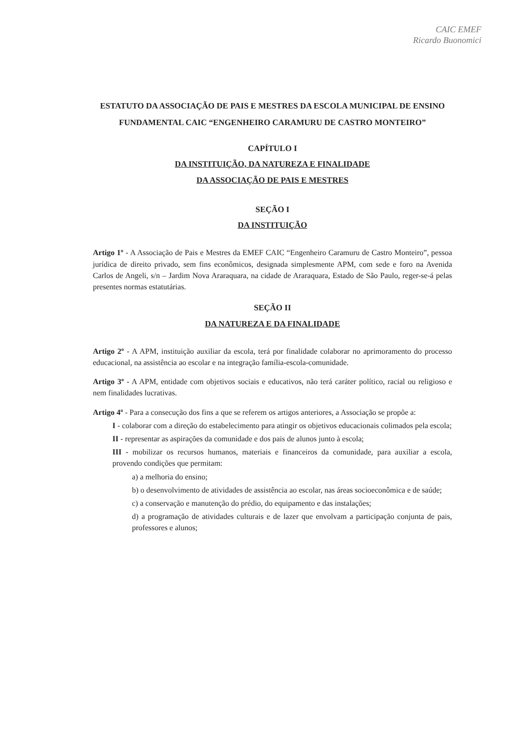CAIC EMEF
Ricardo Buonomici
ESTATUTO DA ASSOCIAÇÃO DE PAIS E MESTRES DA ESCOLA MUNICIPAL DE ENSINO FUNDAMENTAL CAIC “ENGENHEIRO CARAMURU DE CASTRO MONTEIRO”
CAPÍTULO I
DA INSTITUIÇÃO, DA NATUREZA E FINALIDADE
DA ASSOCIAÇÃO DE PAIS E MESTRES
SEÇÃO I
DA INSTITUIÇÃO
Artigo 1º - A Associação de Pais e Mestres da EMEF CAIC “Engenheiro Caramuru de Castro Monteiro”, pessoa jurídica de direito privado, sem fins econômicos, designada simplesmente APM, com sede e foro na Avenida Carlos de Angeli, s/n – Jardim Nova Araraquara, na cidade de Araraquara, Estado de São Paulo, reger-se-á pelas presentes normas estatutárias.
SEÇÃO II
DA NATUREZA E DA FINALIDADE
Artigo 2º - A APM, instituição auxiliar da escola, terá por finalidade colaborar no aprimoramento do processo educacional, na assistência ao escolar e na integração família-escola-comunidade.
Artigo 3º - A APM, entidade com objetivos sociais e educativos, não terá caráter político, racial ou religioso e nem finalidades lucrativas.
Artigo 4º - Para a consecução dos fins a que se referem os artigos anteriores, a Associação se propõe a:
I - colaborar com a direção do estabelecimento para atingir os objetivos educacionais colimados pela escola;
II - representar as aspirações da comunidade e dos pais de alunos junto à escola;
III - mobilizar os recursos humanos, materiais e financeiros da comunidade, para auxiliar a escola, provendo condições que permitam:
a) a melhoria do ensino;
b) o desenvolvimento de atividades de assistência ao escolar, nas áreas socioeconômica e de saúde;
c) a conservação e manutenção do prédio, do equipamento e das instalações;
d) a programação de atividades culturais e de lazer que envolvam a participação conjunta de pais, professores e alunos;